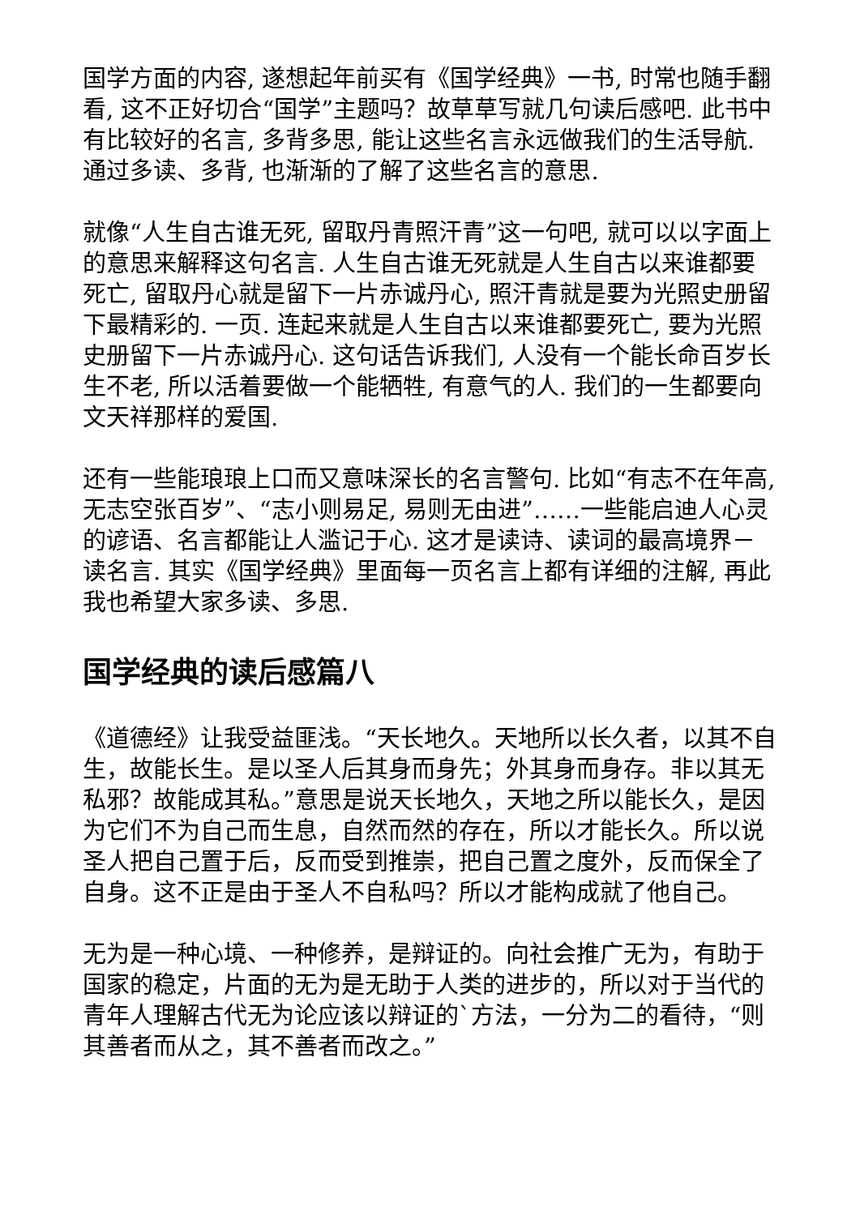国学方面的内容, 遂想起年前买有《国学经典》一书, 时常也随手翻看, 这不正好切合“国学”主题吗？故草草写就几句读后感吧. 此书中有比较好的名言, 多背多思, 能让这些名言永远做我们的生活导航. 通过多读、多背, 也渐渐的了解了这些名言的意思.
就像“人生自古谁无死, 留取丹青照汗青”这一句吧, 就可以以字面上的意思来解释这句名言. 人生自古谁无死就是人生自古以来谁都要死亡, 留取丹心就是留下一片赤诚丹心, 照汗青就是要为光照史册留下最精彩的. 一页. 连起来就是人生自古以来谁都要死亡, 要为光照史册留下一片赤诚丹心. 这句话告诉我们, 人没有一个能长命百岁长生不老, 所以活着要做一个能牺牲, 有意气的人. 我们的一生都要向文天祥那样的爱国.
还有一些能琅琅上口而又意味深长的名言警句. 比如“有志不在年高, 无志空张百岁”、“志小则易足, 易则无由进”……一些能启迪人心灵的谚语、名言都能让人滥记于心. 这才是读诗、读词的最高境界－读名言. 其实《国学经典》里面每一页名言上都有详细的注解, 再此我也希望大家多读、多思.
国学经典的读后感篇八
《道德经》让我受益匪浅。“天长地久。天地所以长久者，以其不自生，故能长生。是以圣人后其身而身先；外其身而身存。非以其无私邪？故能成其私。”意思是说天长地久，天地之所以能长久，是因为它们不为自己而生息，自然而然的存在，所以才能长久。所以说圣人把自己置于后，反而受到推崇，把自己置之度外，反而保全了自身。这不正是由于圣人不自私吗？所以才能构成就了他自己。
无为是一种心境、一种修养，是辩证的。向社会推广无为，有助于国家的稳定，片面的无为是无助于人类的进步的，所以对于当代的青年人理解古代无为论应该以辩证的`方法，一分为二的看待，“则其善者而从之，其不善者而改之。”